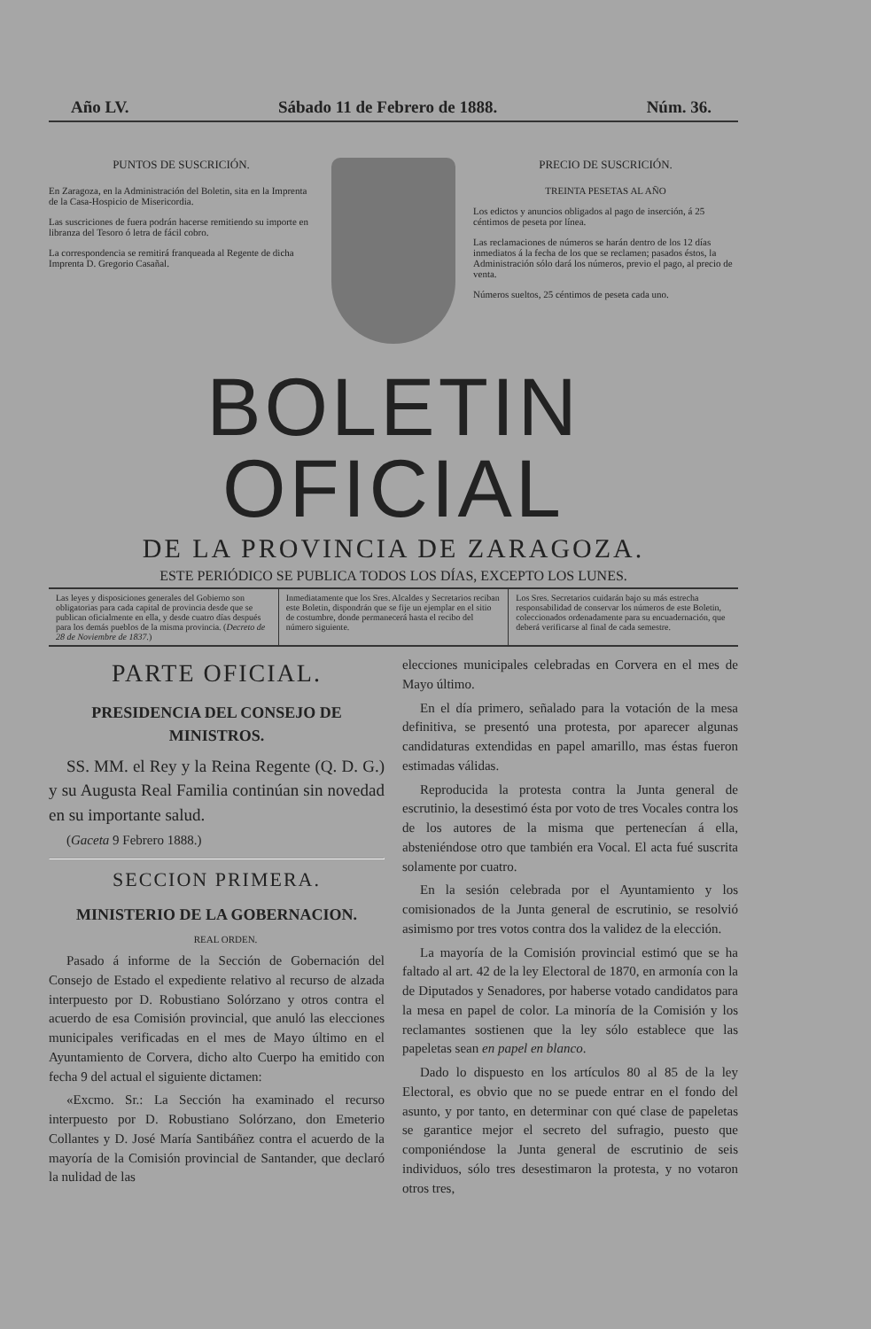Año LV. Sábado 11 de Febrero de 1888. Núm. 36.
PUNTOS DE SUSCRICIÓN.
En Zaragoza, en la Administración del Boletin, sita en la Imprenta de la Casa-Hospicio de Misericordia.
Las suscriciones de fuera podrán hacerse remitiendo su importe en libranza del Tesoro ó letra de fácil cobro.
La correspondencia se remitirá franqueada al Regente de dicha Imprenta D. Gregorio Casañal.
PRECIO DE SUSCRICIÓN.
TREINTA PESETAS AL AÑO
Los edictos y anuncios obligados al pago de inserción, á 25 céntimos de peseta por línea.
Las reclamaciones de números se harán dentro de los 12 días inmediatos á la fecha de los que se reclamen; pasados éstos, la Administración sólo dará los números, previo el pago, al precio de venta.
Números sueltos, 25 céntimos de peseta cada uno.
BOLETIN OFICIAL
DE LA PROVINCIA DE ZARAGOZA.
ESTE PERIÓDICO SE PUBLICA TODOS LOS DÍAS, EXCEPTO LOS LUNES.
Las leyes y disposiciones generales del Gobierno son obligatorias para cada capital de provincia desde que se publican oficialmente en ella, y desde cuatro días después para los demás pueblos de la misma provincia. (Decreto de 28 de Noviembre de 1837.)
Inmediatamente que los Sres. Alcaldes y Secretarios reciban este Boletin, dispondrán que se fije un ejemplar en el sitio de costumbre, donde permanecerá hasta el recibo del número siguiente.
Los Sres. Secretarios cuidarán bajo su más estrecha responsabilidad de conservar los números de este Boletin, coleccionados ordenadamente para su encuadernación, que deberá verificarse al final de cada semestre.
PARTE OFICIAL.
PRESIDENCIA DEL CONSEJO DE MINISTROS.
SS. MM. el Rey y la Reina Regente (Q. D. G.) y su Augusta Real Familia continúan sin novedad en su importante salud.
(Gaceta 9 Febrero 1888.)
SECCION PRIMERA.
MINISTERIO DE LA GOBERNACION.
REAL ORDEN.
Pasado á informe de la Sección de Gobernación del Consejo de Estado el expediente relativo al recurso de alzada interpuesto por D. Robustiano Solórzano y otros contra el acuerdo de esa Comisión provincial, que anuló las elecciones municipales verificadas en el mes de Mayo último en el Ayuntamiento de Corvera, dicho alto Cuerpo ha emitido con fecha 9 del actual el siguiente dictamen:
«Excmo. Sr.: La Sección ha examinado el recurso interpuesto por D. Robustiano Solórzano, don Emeterio Collantes y D. José María Santibáñez contra el acuerdo de la mayoría de la Comisión provincial de Santander, que declaró la nulidad de las
elecciones municipales celebradas en Corvera en el mes de Mayo último.
En el día primero, señalado para la votación de la mesa definitiva, se presentó una protesta, por aparecer algunas candidaturas extendidas en papel amarillo, mas éstas fueron estimadas válidas.
Reproducida la protesta contra la Junta general de escrutinio, la desestimó ésta por voto de tres Vocales contra los de los autores de la misma que pertenecían á ella, absteniéndose otro que también era Vocal. El acta fué suscrita solamente por cuatro.
En la sesión celebrada por el Ayuntamiento y los comisionados de la Junta general de escrutinio, se resolvió asimismo por tres votos contra dos la validez de la elección.
La mayoría de la Comisión provincial estimó que se ha faltado al art. 42 de la ley Electoral de 1870, en armonía con la de Diputados y Senadores, por haberse votado candidatos para la mesa en papel de color. La minoría de la Comisión y los reclamantes sostienen que la ley sólo establece que las papeletas sean en papel en blanco.
Dado lo dispuesto en los artículos 80 al 85 de la ley Electoral, es obvio que no se puede entrar en el fondo del asunto, y por tanto, en determinar con qué clase de papeletas se garantice mejor el secreto del sufragio, puesto que componiéndose la Junta general de escrutinio de seis individuos, sólo tres desestimaron la protesta, y no votaron otros tres,